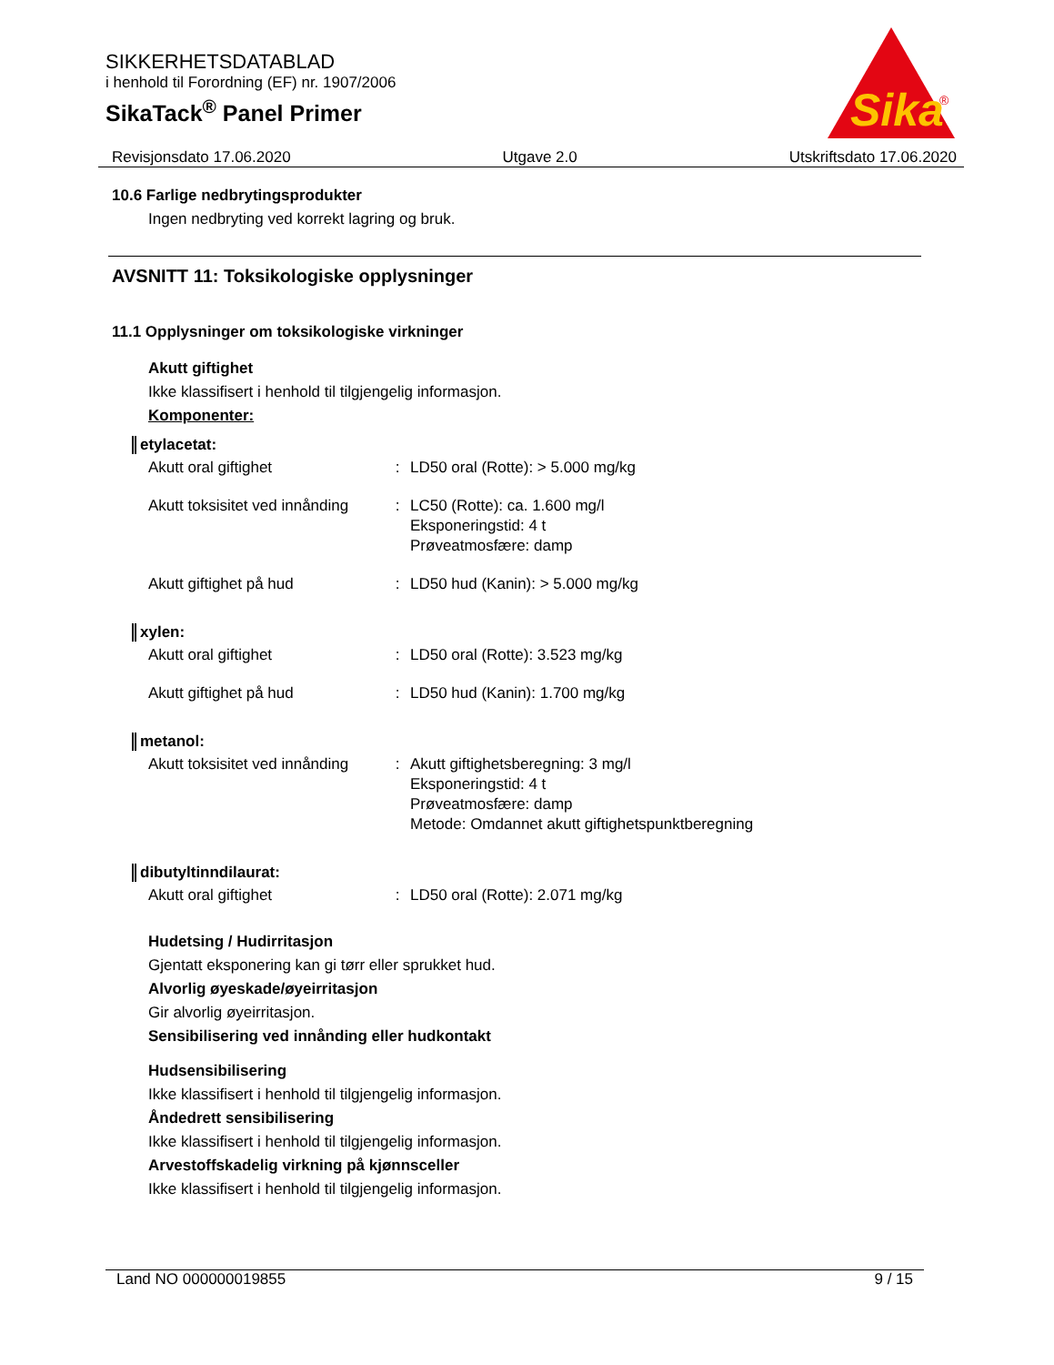SIKKERHETSDATABLAD
i henhold til Forordning (EF) nr. 1907/2006
SikaTack<sup>®</sup> Panel Primer
Sika
®
Revisjonsdato 17.06.2020 Utgave 2.0 Utskriftsdato 17.06.2020
10.6 Farlige nedbrytingsprodukter
Ingen nedbryting ved korrekt lagring og bruk.
AVSNITT 11: Toksikologiske opplysninger
11.1 Opplysninger om toksikologiske virkninger
Akutt giftighet
Ikke klassifisert i henhold til tilgjengelig informasjon.
Komponenter:
etylacetat:
| Akutt oral giftighet | : | LD50 oral (Rotte): > 5.000 mg/kg |
| Akutt toksisitet ved innånding | : | LC50 (Rotte): ca. 1.600 mg/l Eksponeringstid: 4 t Prøveatmosfære: damp |
| Akutt giftighet på hud | : | LD50 hud (Kanin): > 5.000 mg/kg |
xylen:
| Akutt oral giftighet | : | LD50 oral (Rotte): 3.523 mg/kg |
| Akutt giftighet på hud | : | LD50 hud (Kanin): 1.700 mg/kg |
metanol:
| Akutt toksisitet ved innånding | : | Akutt giftighetsberegning: 3 mg/l Eksponeringstid: 4 t Prøveatmosfære: damp Metode: Omdannet akutt giftighetspunktberegning |
dibutyltinndilaurat:
| Akutt oral giftighet | : | LD50 oral (Rotte): 2.071 mg/kg |
Hudetsing / Hudirritasjon
Gjentatt eksponering kan gi tørr eller sprukket hud.
Alvorlig øyeskade/øyeirritasjon
Gir alvorlig øyeirritasjon.
Sensibilisering ved innånding eller hudkontakt
Hudsensibilisering
Ikke klassifisert i henhold til tilgjengelig informasjon.
Åndedrett sensibilisering
Ikke klassifisert i henhold til tilgjengelig informasjon.
Arvestoffskadelig virkning på kjønnsceller
Ikke klassifisert i henhold til tilgjengelig informasjon.
Land NO 000000019855 9 / 15